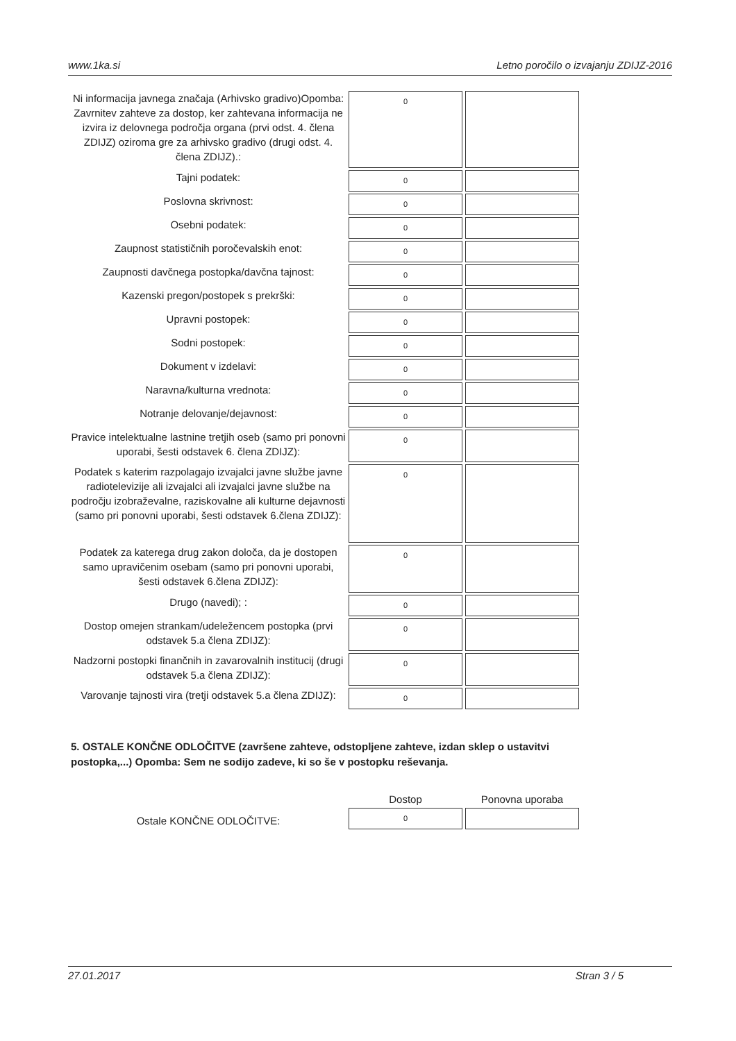www.1ka.si Letno poročilo o izvajanju ZDIJZ-2016
| Ni informacija javnega značaja (Arhivsko gradivo)Opomba: Zavrnitev zahteve za dostop, ker zahtevana informacija ne izvira iz delovnega področja organa (prvi odst. 4. člena ZDIJZ) oziroma gre za arhivsko gradivo (drugi odst. 4. člena ZDIJZ).: | 0 | |
| Tajni podatek: | 0 | |
| Poslovna skrivnost: | 0 | |
| Osebni podatek: | 0 | |
| Zaupnost statističnih poročevalskih enot: | 0 | |
| Zaupnosti davčnega postopka/davčna tajnost: | 0 | |
| Kazenski pregon/postopek s prekrški: | 0 | |
| Upravni postopek: | 0 | |
| Sodni postopek: | 0 | |
| Dokument v izdelavi: | 0 | |
| Naravna/kulturna vrednota: | 0 | |
| Notranje delovanje/dejavnost: | 0 | |
| Pravice intelektualne lastnine tretjih oseb (samo pri ponovni uporabi, šesti odstavek 6. člena ZDIJZ): | 0 | |
| Podatek s katerim razpolagajo izvajalci javne službe javne radiotelevizije ali izvajalci ali izvajalci javne službe na področju izobraževalne, raziskovalne ali kulturne dejavnosti (samo pri ponovni uporabi, šesti odstavek 6.člena ZDIJZ): | 0 | |
| Podatek za katerega drug zakon določa, da je dostopen samo upravičenim osebam (samo pri ponovni uporabi, šesti odstavek 6.člena ZDIJZ): | 0 | |
| Drugo (navedi); : | 0 | |
| Dostop omejen strankam/udeležencem postopka (prvi odstavek 5.a člena ZDIJZ): | 0 | |
| Nadzorni postopki finančnih in zavarovalnih institucij (drugi odstavek 5.a člena ZDIJZ): | 0 | |
| Varovanje tajnosti vira (tretji odstavek 5.a člena ZDIJZ): | 0 | |
5. OSTALE KONČNE ODLOČITVE (završene zahteve, odstopljene zahteve, izdan sklep o ustavitvi postopka,...) Opomba: Sem ne sodijo zadeve, ki so še v postopku reševanja.
| | Dostop | Ponovna uporaba |
| Ostale KONČNE ODLOČITVE: | 0 | |
27.01.2017 Stran 3 / 5